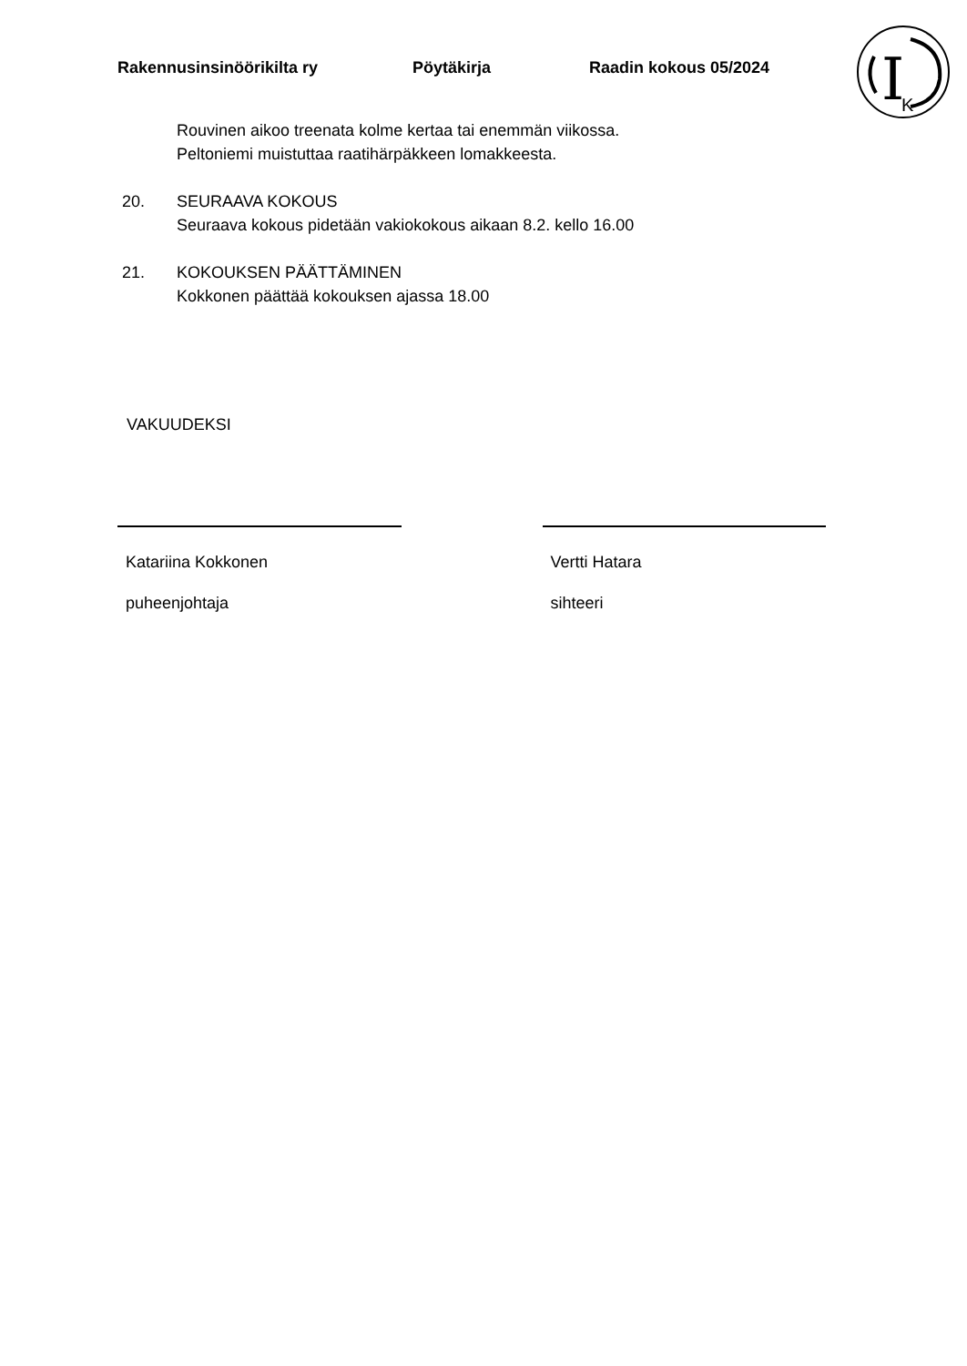Rakennusinsinöörikilta ry Pöytäkirja Raadin kokous 05/2024
I
K
Rouvinen aikoo treenata kolme kertaa tai enemmän viikossa.
Peltoniemi muistuttaa raatihärpäkkeen lomakkeesta.
20. SEURAAVA KOKOUS
Seuraava kokous pidetään vakiokokous aikaan 8.2. kello 16.00
21. KOKOUKSEN PÄÄTTÄMINEN
Kokkonen päättää kokouksen ajassa 18.00
VAKUUDEKSI
Katariina Kokkonen
puheenjohtaja
Vertti Hatara
sihteeri